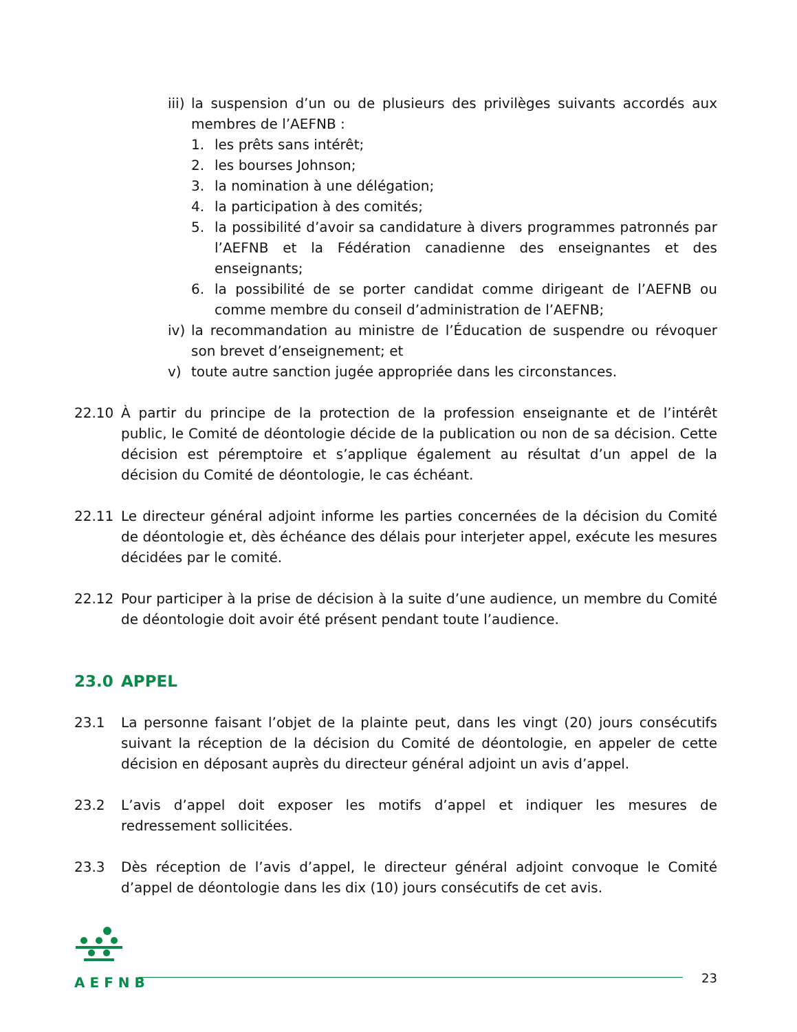iii) la suspension d’un ou de plusieurs des privilèges suivants accordés aux membres de l’AEFNB :
1. les prêts sans intérêt;
2. les bourses Johnson;
3. la nomination à une délégation;
4. la participation à des comités;
5. la possibilité d’avoir sa candidature à divers programmes patronnés par l’AEFNB et la Fédération canadienne des enseignantes et des enseignants;
6. la possibilité de se porter candidat comme dirigeant de l’AEFNB ou comme membre du conseil d’administration de l’AEFNB;
iv) la recommandation au ministre de l’Éducation de suspendre ou révoquer son brevet d’enseignement; et
v) toute autre sanction jugée appropriée dans les circonstances.
22.10 À partir du principe de la protection de la profession enseignante et de l’intérêt public, le Comité de déontologie décide de la publication ou non de sa décision. Cette décision est péremptoire et s’applique également au résultat d’un appel de la décision du Comité de déontologie, le cas échéant.
22.11 Le directeur général adjoint informe les parties concernées de la décision du Comité de déontologie et, dès échéance des délais pour interjeter appel, exécute les mesures décidées par le comité.
22.12 Pour participer à la prise de décision à la suite d’une audience, un membre du Comité de déontologie doit avoir été présent pendant toute l’audience.
23.0 APPEL
23.1 La personne faisant l’objet de la plainte peut, dans les vingt (20) jours consécutifs suivant la réception de la décision du Comité de déontologie, en appeler de cette décision en déposant auprès du directeur général adjoint un avis d’appel.
23.2 L’avis d’appel doit exposer les motifs d’appel et indiquer les mesures de redressement sollicitées.
23.3 Dès réception de l’avis d’appel, le directeur général adjoint convoque le Comité d’appel de déontologie dans les dix (10) jours consécutifs de cet avis.
AEFNB
23